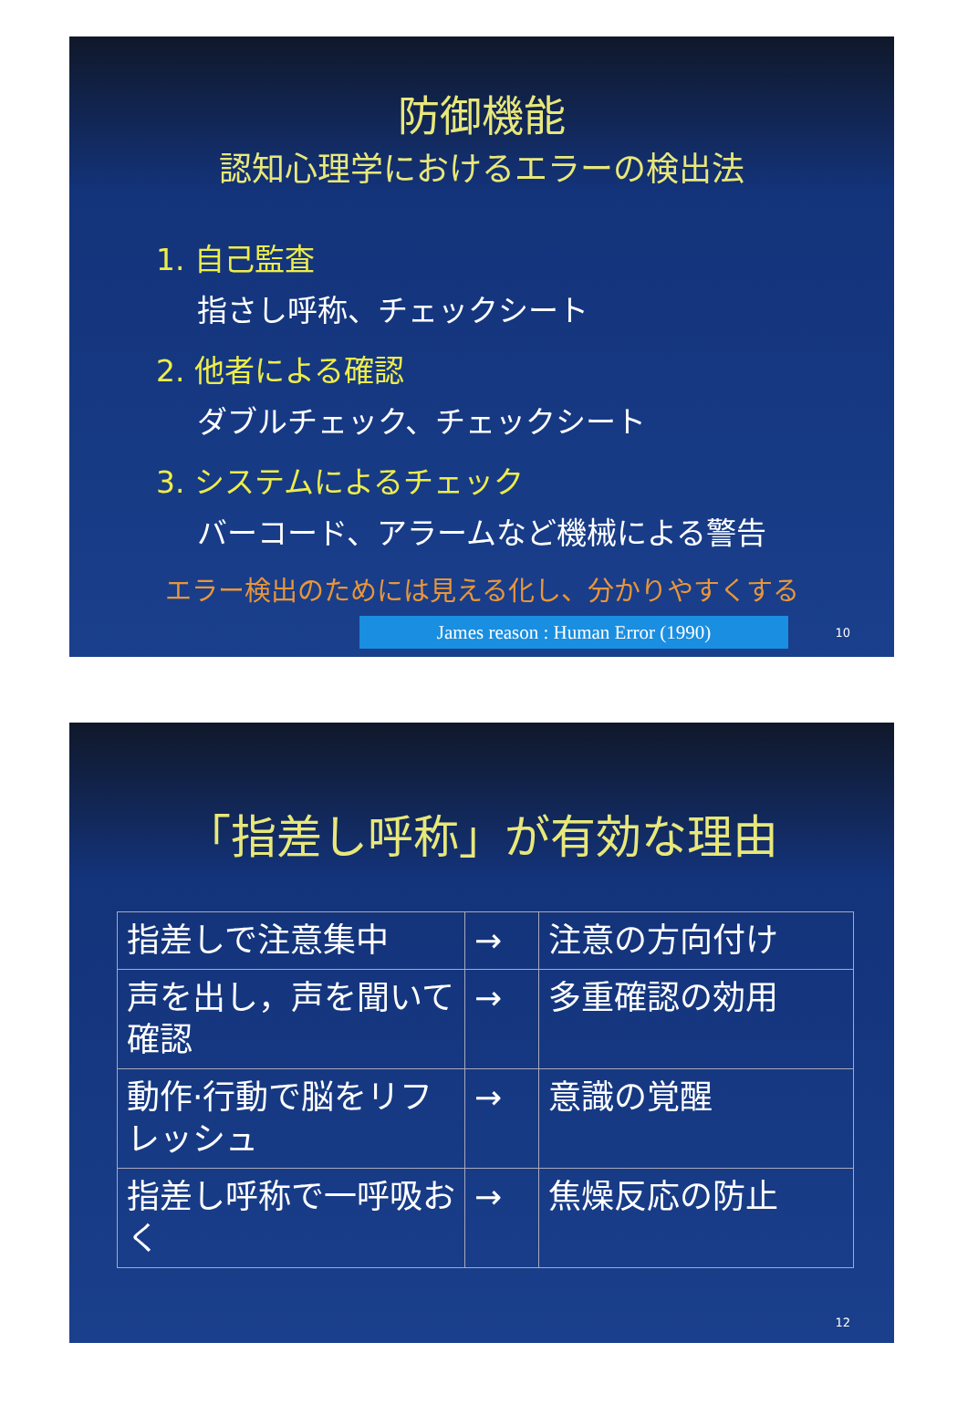防御機能
認知心理学におけるエラーの検出法
1. 自己監査
指さし呼称、チェックシート
2. 他者による確認
ダブルチェック、チェックシート
3. システムによるチェック
バーコード、アラームなど機械による警告
エラー検出のためには見える化し、分かりやすくする
James reason : Human Error (1990) 10
「指差し呼称」が有効な理由
| 指差しで注意集中 | → | 注意の方向付け |
| 声を出し，声を聞いて確認 | → | 多重確認の効用 |
| 動作·行動で脳をリフレッシュ | → | 意識の覚醒 |
| 指差し呼称で一呼吸おく | → | 焦燥反応の防止 |
12